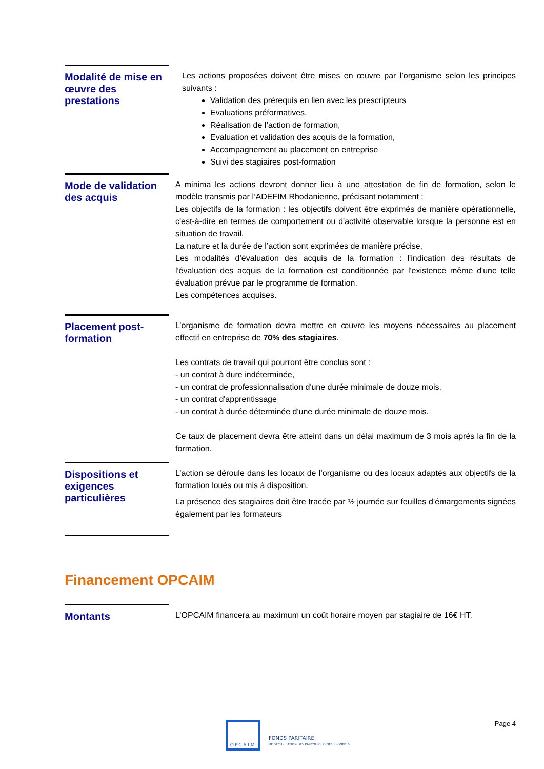Modalité de mise en œuvre des prestations
Les actions proposées doivent être mises en œuvre par l’organisme selon les principes suivants :
Validation des prérequis en lien avec les prescripteurs
Evaluations préformatives,
Réalisation de l’action de formation,
Evaluation et validation des acquis de la formation,
Accompagnement au placement en entreprise
Suivi des stagiaires post-formation
Mode de validation des acquis
A minima les actions devront donner lieu à une attestation de fin de formation, selon le modèle transmis par l’ADEFIM Rhodanienne, précisant notamment :
Les objectifs de la formation : les objectifs doivent être exprimés de manière opérationnelle, c'est-à-dire en termes de comportement ou d'activité observable lorsque la personne est en situation de travail,
La nature et la durée de l’action sont exprimées de manière précise,
Les modalités d’évaluation des acquis de la formation : l'indication des résultats de l'évaluation des acquis de la formation est conditionnée par l'existence même d'une telle évaluation prévue par le programme de formation.
Les compétences acquises.
Placement post-formation
L’organisme de formation devra mettre en œuvre les moyens nécessaires au placement effectif en entreprise de 70% des stagiaires.
Les contrats de travail qui pourront être conclus sont :
- un contrat à dure indéterminée,
- un contrat de professionnalisation d'une durée minimale de douze mois,
- un contrat d'apprentissage
- un contrat à durée déterminée d'une durée minimale de douze mois.
Ce taux de placement devra être atteint dans un délai maximum de 3 mois après la fin de la formation.
Dispositions et exigences particulières
L’action se déroule dans les locaux de l’organisme ou des locaux adaptés aux objectifs de la formation loués ou mis à disposition.
La présence des stagiaires doit être tracée par ½ journée sur feuilles d’émargements signées également par les formateurs
Financement OPCAIM
Montants
L’OPCAIM financera au maximum un coût horaire moyen par stagiaire de 16€ HT.
O.P.C.A.I.M.
FONDS PARITAIRE
DE SÉCURISATION DES PARCOURS PROFESSIONNELS
Page 4